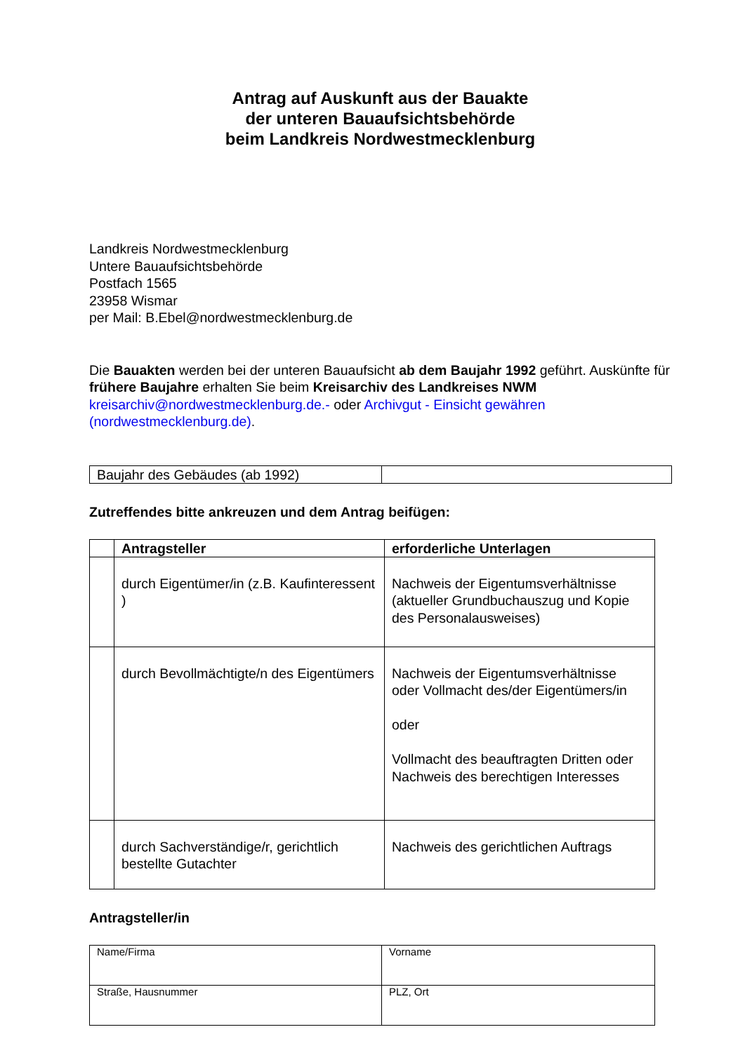Antrag auf Auskunft aus der Bauakte
der unteren Bauaufsichtsbehörde
beim Landkreis Nordwestmecklenburg
Landkreis Nordwestmecklenburg
Untere Bauaufsichtsbehörde
Postfach 1565
23958 Wismar
per Mail: B.Ebel@nordwestmecklenburg.de
Die Bauakten werden bei der unteren Bauaufsicht ab dem Baujahr 1992 geführt. Auskünfte für frühere Baujahre erhalten Sie beim Kreisarchiv des Landkreises NWM kreisarchiv@nordwestmecklenburg.de.- oder Archivgut - Einsicht gewähren (nordwestmecklenburg.de).
| Baujahr des Gebäudes (ab 1992) | |
Zutreffendes bitte ankreuzen und dem Antrag beifügen:
| | Antragsteller | erforderliche Unterlagen |
| --- | --- | --- |
| | durch Eigentümer/in (z.B. Kaufinteressent ) | Nachweis der Eigentumsverhältnisse (aktueller Grundbuchauszug und Kopie des Personalausweises) |
| | durch Bevollmächtigte/n des Eigentümers | Nachweis der Eigentumsverhältnisse oder Vollmacht des/der Eigentümers/in oder Vollmacht des beauftragten Dritten oder Nachweis des berechtigen Interesses |
| | durch Sachverständige/r, gerichtlich bestellte Gutachter | Nachweis des gerichtlichen Auftrags |
Antragsteller/in
| Name/Firma | Vorname |
| Straße, Hausnummer | PLZ, Ort |